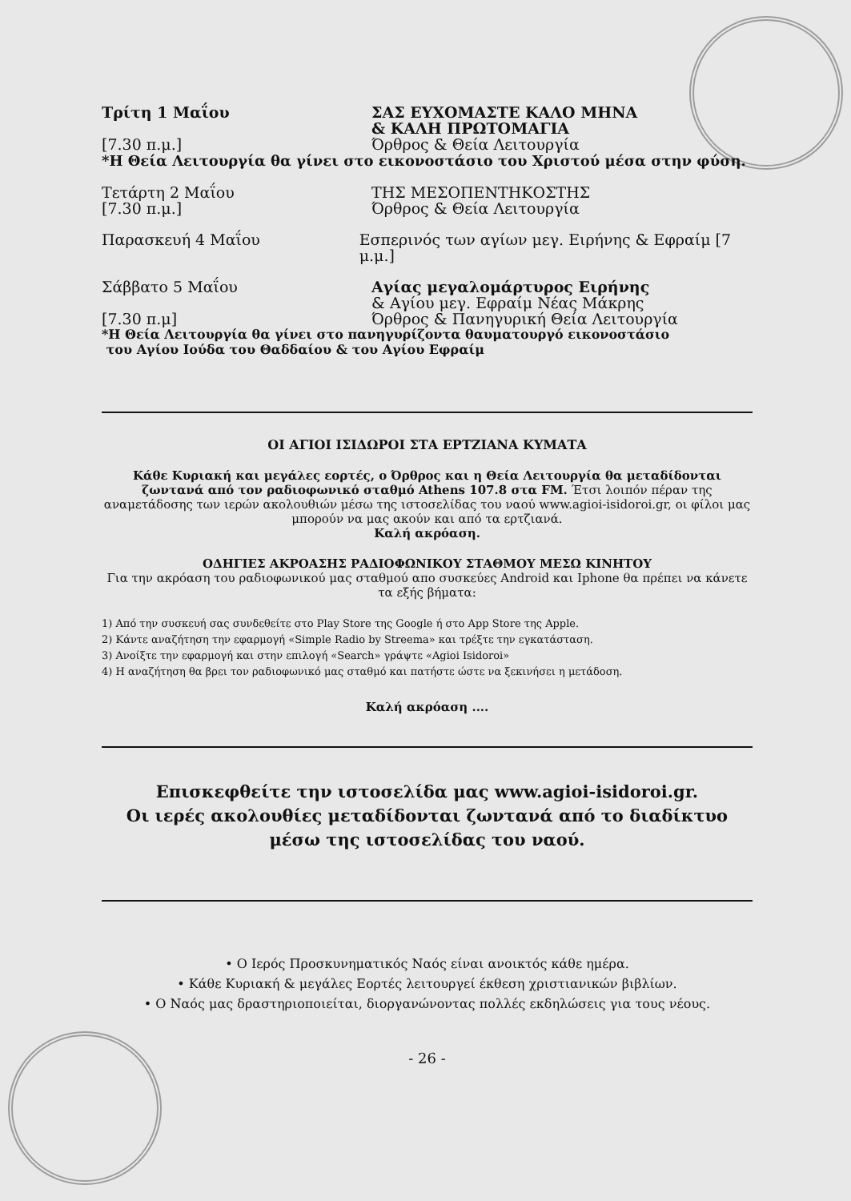Τρίτη 1 Μαΐου ΣΑΣ ΕΥΧΟΜΑΣΤΕ ΚΑΛΟ ΜΗΝΑ
& ΚΑΛΗ ΠΡΩΤΟΜΑΓΙΑ
[7.30 π.μ.] Όρθρος & Θεία Λειτουργία
*Η Θεία Λειτουργία θα γίνει στο εικονοστάσιο του Χριστού μέσα στην φύση.
Τετάρτη 2 Μαΐου ΤΗΣ ΜΕΣΟΠΕΝΤΗΚΟΣΤΗΣ
[7.30 π.μ.] Όρθρος & Θεία Λειτουργία
Παρασκευή 4 Μαΐου Εσπερινός των αγίων μεγ. Ειρήνης & Εφραίμ [7 μ.μ.]
Σάββατο 5 Μαΐου Αγίας μεγαλομάρτυρος Ειρήνης
& Αγίου μεγ. Εφραίμ Νέας Μάκρης
[7.30 π.μ] Όρθρος & Πανηγυρική Θεία Λειτουργία
*Η Θεία Λειτουργία θα γίνει στο πανηγυρίζοντα θαυματουργό εικονοστάσιο
του Αγίου Ιούδα του Θαδδαίου & του Αγίου Εφραίμ
ΟΙ ΑΓΙΟΙ ΙΣΙΔΩΡΟΙ ΣΤΑ ΕΡΤΖΙΑΝΑ ΚΥΜΑΤΑ
Κάθε Κυριακή και μεγάλες εορτές, ο Όρθρος και η Θεία Λειτουργία θα μεταδίδονται ζωντανά από τον ραδιοφωνικό σταθμό Athens 107.8 στα FM. Έτσι λοιπόν πέραν της αναμετάδοσης των ιερών ακολουθιών μέσω της ιστοσελίδας του ναού www.agioi-isidoroi.gr, οι φίλοι μας μπορούν να μας ακούν και από τα ερτζιανά.
Καλή ακρόαση.
ΟΔΗΓΙΕΣ ΑΚΡΟΑΣΗΣ ΡΑΔΙΟΦΩΝΙΚΟΥ ΣΤΑΘΜΟΥ ΜΕΣΩ ΚΙΝΗΤΟΥ
Για την ακρόαση του ραδιοφωνικού μας σταθμού απο συσκεύες Android και Iphone θα πρέπει να κάνετε τα εξής βήματα:
1) Από την συσκευή σας συνδεθείτε στο Play Store της Google ή στο App Store της Apple.
2) Κάντε αναζήτηση την εφαρμογή «Simple Radio by Streema» και τρέξτε την εγκατάσταση.
3) Ανοίξτε την εφαρμογή και στην επιλογή «Search» γράψτε «Agioi Isidoroi»
4) Η αναζήτηση θα βρει τον ραδιοφωνικό μας σταθμό και πατήστε ώστε να ξεκινήσει η μετάδοση.
Καλή ακρόαση ....
Επισκεφθείτε την ιστοσελίδα μας www.agioi-isidoroi.gr.
Οι ιερές ακολουθίες μεταδίδονται ζωντανά από το διαδίκτυο
μέσω της ιστοσελίδας του ναού.
• Ο Ιερός Προσκυνηματικός Ναός είναι ανοικτός κάθε ημέρα.
• Κάθε Κυριακή & μεγάλες Εορτές λειτουργεί έκθεση χριστιανικών βιβλίων.
• Ο Ναός μας δραστηριοποιείται, διοργανώνοντας πολλές εκδηλώσεις για τους νέους.
- 26 -